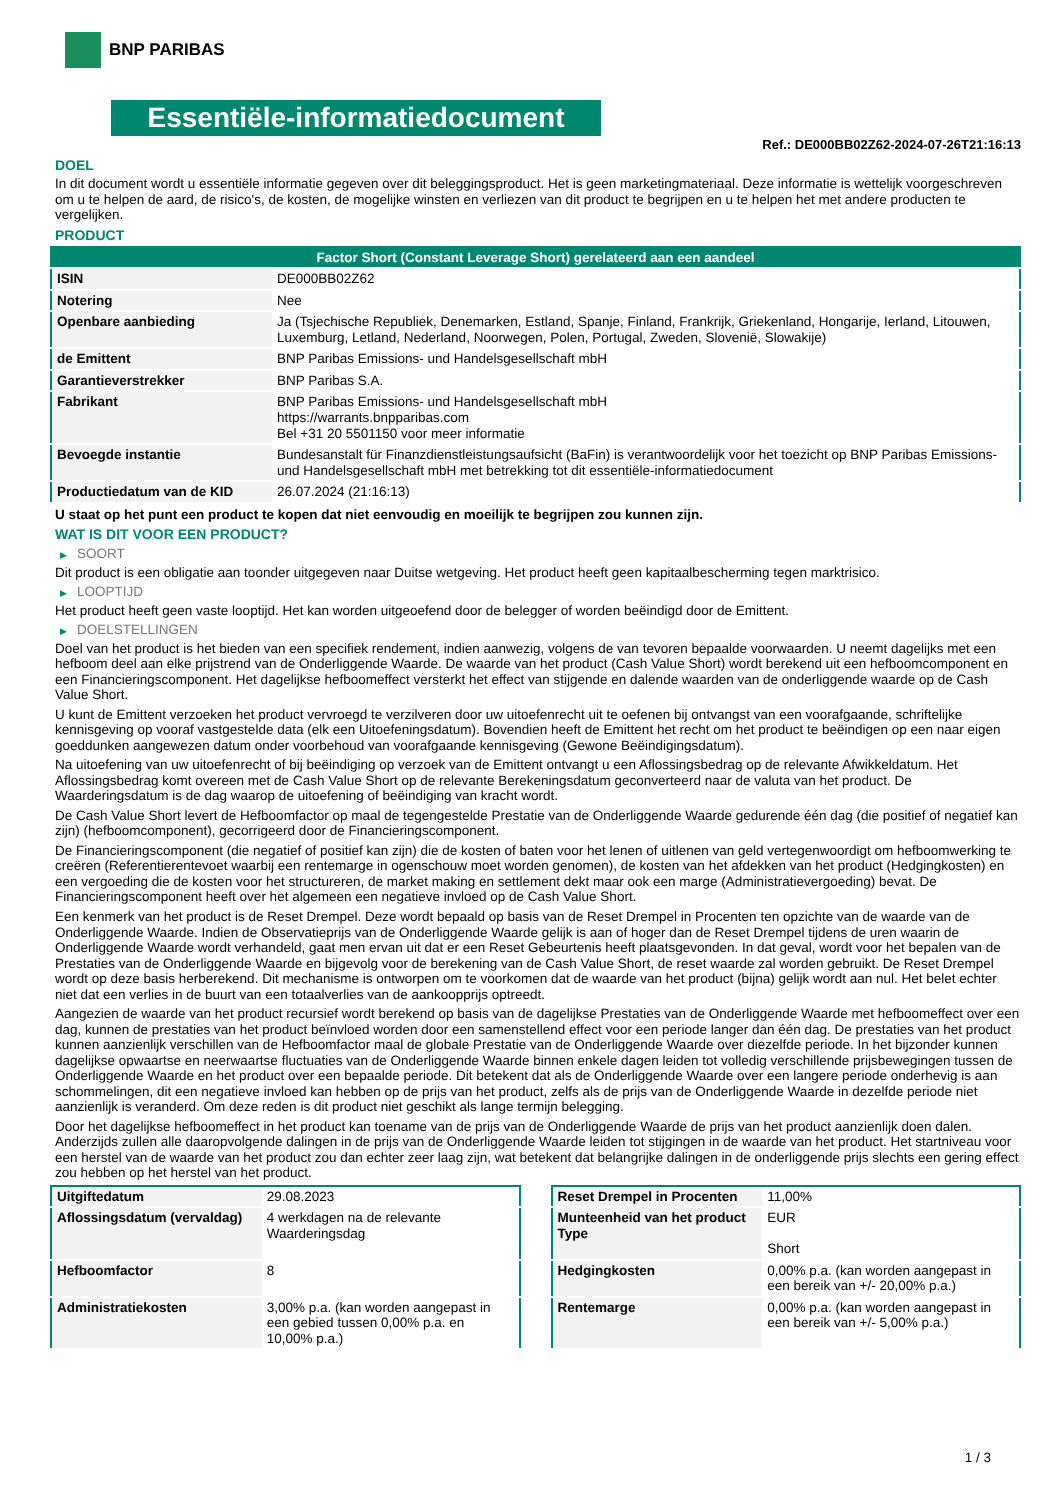BNP PARIBAS
Essentiële-informatiedocument
Ref.: DE000BB02Z62-2024-07-26T21:16:13
DOEL
In dit document wordt u essentiële informatie gegeven over dit beleggingsproduct. Het is geen marketingmateriaal. Deze informatie is wettelijk voorgeschreven om u te helpen de aard, de risico's, de kosten, de mogelijke winsten en verliezen van dit product te begrijpen en u te helpen het met andere producten te vergelijken.
PRODUCT
| Factor Short (Constant Leverage Short) gerelateerd aan een aandeel | |
| ISIN | DE000BB02Z62 |
| Notering | Nee |
| Openbare aanbieding | Ja (Tsjechische Republiek, Denemarken, Estland, Spanje, Finland, Frankrijk, Griekenland, Hongarije, Ierland, Litouwen, Luxemburg, Letland, Nederland, Noorwegen, Polen, Portugal, Zweden, Slovenië, Slowakije) |
| de Emittent | BNP Paribas Emissions- und Handelsgesellschaft mbH |
| Garantieverstrekker | BNP Paribas S.A. |
| Fabrikant | BNP Paribas Emissions- und Handelsgesellschaft mbH https://warrants.bnpparibas.com Bel +31 20 5501150 voor meer informatie |
| Bevoegde instantie | Bundesanstalt für Finanzdienstleistungsaufsicht (BaFin) is verantwoordelijk voor het toezicht op BNP Paribas Emissions- und Handelsgesellschaft mbH met betrekking tot dit essentiële-informatiedocument |
| Productiedatum van de KID | 26.07.2024 (21:16:13) |
U staat op het punt een product te kopen dat niet eenvoudig en moeilijk te begrijpen zou kunnen zijn.
WAT IS DIT VOOR EEN PRODUCT?
▶ SOORT
Dit product is een obligatie aan toonder uitgegeven naar Duitse wetgeving. Het product heeft geen kapitaalbescherming tegen marktrisico.
▶ LOOPTIJD
Het product heeft geen vaste looptijd. Het kan worden uitgeoefend door de belegger of worden beëindigd door de Emittent.
▶ DOELSTELLINGEN
Doel van het product is het bieden van een specifiek rendement, indien aanwezig, volgens de van tevoren bepaalde voorwaarden. U neemt dagelijks met een hefboom deel aan elke prijstrend van de Onderliggende Waarde. De waarde van het product (Cash Value Short) wordt berekend uit een hefboomcomponent en een Financieringscomponent. Het dagelijkse hefboomeffect versterkt het effect van stijgende en dalende waarden van de onderliggende waarde op de Cash Value Short.
U kunt de Emittent verzoeken het product vervroegd te verzilveren door uw uitoefenrecht uit te oefenen bij ontvangst van een voorafgaande, schriftelijke kennisgeving op vooraf vastgestelde data (elk een Uitoefeningsdatum). Bovendien heeft de Emittent het recht om het product te beëindigen op een naar eigen goeddunken aangewezen datum onder voorbehoud van voorafgaande kennisgeving (Gewone Beëindigingsdatum).
Na uitoefening van uw uitoefenrecht of bij beëindiging op verzoek van de Emittent ontvangt u een Aflossingsbedrag op de relevante Afwikkeldatum. Het Aflossingsbedrag komt overeen met de Cash Value Short op de relevante Berekeningsdatum geconverteerd naar de valuta van het product. De Waarderingsdatum is de dag waarop de uitoefening of beëindiging van kracht wordt.
De Cash Value Short levert de Hefboomfactor op maal de tegengestelde Prestatie van de Onderliggende Waarde gedurende één dag (die positief of negatief kan zijn) (hefboomcomponent), gecorrigeerd door de Financieringscomponent.
De Financieringscomponent (die negatief of positief kan zijn) die de kosten of baten voor het lenen of uitlenen van geld vertegenwoordigt om hefboomwerking te creëren (Referentierentevoet waarbij een rentemarge in ogenschouw moet worden genomen), de kosten van het afdekken van het product (Hedgingkosten) en een vergoeding die de kosten voor het structureren, de market making en settlement dekt maar ook een marge (Administratievergoeding) bevat. De Financieringscomponent heeft over het algemeen een negatieve invloed op de Cash Value Short.
Een kenmerk van het product is de Reset Drempel. Deze wordt bepaald op basis van de Reset Drempel in Procenten ten opzichte van de waarde van de Onderliggende Waarde. Indien de Observatieprijs van de Onderliggende Waarde gelijk is aan of hoger dan de Reset Drempel tijdens de uren waarin de Onderliggende Waarde wordt verhandeld, gaat men ervan uit dat er een Reset Gebeurtenis heeft plaatsgevonden. In dat geval, wordt voor het bepalen van de Prestaties van de Onderliggende Waarde en bijgevolg voor de berekening van de Cash Value Short, de reset waarde zal worden gebruikt. De Reset Drempel wordt op deze basis herberekend. Dit mechanisme is ontworpen om te voorkomen dat de waarde van het product (bijna) gelijk wordt aan nul. Het belet echter niet dat een verlies in de buurt van een totaalverlies van de aankoopprijs optreedt.
Aangezien de waarde van het product recursief wordt berekend op basis van de dagelijkse Prestaties van de Onderliggende Waarde met hefboomeffect over een dag, kunnen de prestaties van het product beïnvloed worden door een samenstellend effect voor een periode langer dan één dag. De prestaties van het product kunnen aanzienlijk verschillen van de Hefboomfactor maal de globale Prestatie van de Onderliggende Waarde over diezelfde periode. In het bijzonder kunnen dagelijkse opwaartse en neerwaartse fluctuaties van de Onderliggende Waarde binnen enkele dagen leiden tot volledig verschillende prijsbewegingen tussen de Onderliggende Waarde en het product over een bepaalde periode. Dit betekent dat als de Onderliggende Waarde over een langere periode onderhevig is aan schommelingen, dit een negatieve invloed kan hebben op de prijs van het product, zelfs als de prijs van de Onderliggende Waarde in dezelfde periode niet aanzienlijk is veranderd. Om deze reden is dit product niet geschikt als lange termijn belegging.
Door het dagelijkse hefboomeffect in het product kan toename van de prijs van de Onderliggende Waarde de prijs van het product aanzienlijk doen dalen. Anderzijds zullen alle daaropvolgende dalingen in de prijs van de Onderliggende Waarde leiden tot stijgingen in de waarde van het product. Het startniveau voor een herstel van de waarde van het product zou dan echter zeer laag zijn, wat betekent dat belangrijke dalingen in de onderliggende prijs slechts een gering effect zou hebben op het herstel van het product.
| Uitgiftedatum | 29.08.2023 |
| Aflossingsdatum (vervaldag) | 4 werkdagen na de relevante Waarderingsdag |
| Hefboomfactor | 8 |
| Administratiekosten | 3,00% p.a. (kan worden aangepast in een gebied tussen 0,00% p.a. en 10,00% p.a.) |
| Reset Drempel in Procenten | 11,00% |
| Munteenheid van het product Type | EUR Short |
| Hedgingkosten | 0,00% p.a. (kan worden aangepast in een bereik van +/- 20,00% p.a.) |
| Rentemarge | 0,00% p.a. (kan worden aangepast in een bereik van +/- 5,00% p.a.) |
1 / 3